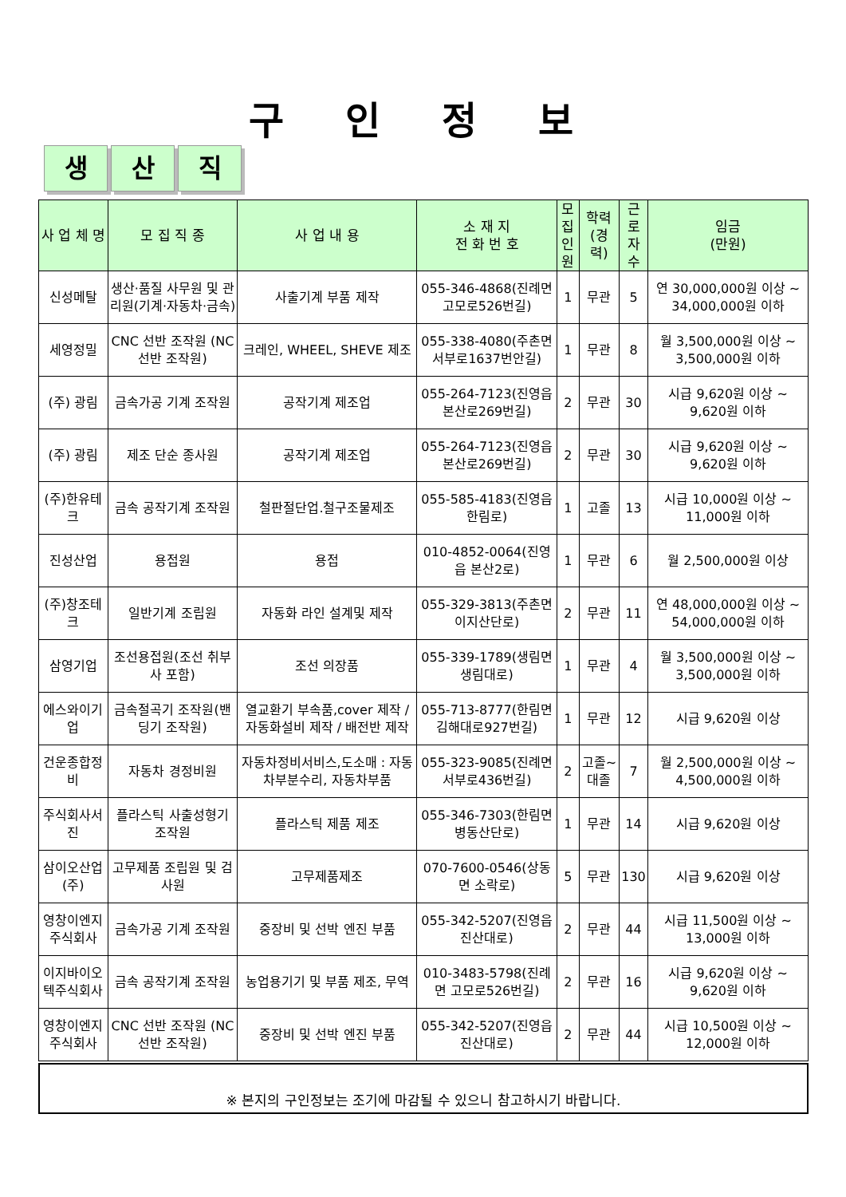구 인 정 보
생산 직
| 사 업 체 명 | 모 집 직 종 | 사 업 내 용 | 소 재 지 전 화 번 호 | 모집 인원 | 학력 (경력) | 근로 자수 | 임금 (만원) |
| --- | --- | --- | --- | --- | --- | --- | --- |
| 신성메탈 | 생산·품질 사무원 및 관리원(기계·자동차·금속) | 사출기계 부품 제작 | 055-346-4868(진례면 고모로526번길) | 1 | 무관 | 5 | 연 30,000,000원 이상 ~ 34,000,000원 이하 |
| 세영정밀 | CNC 선반 조작원 (NC 선반 조작원) | 크레인, WHEEL, SHEVE 제조 | 055-338-4080(주촌면 서부로1637번안길) | 1 | 무관 | 8 | 월 3,500,000원 이상 ~ 3,500,000원 이하 |
| (주) 광림 | 금속가공 기계 조작원 | 공작기계 제조업 | 055-264-7123(진영읍 본산로269번길) | 2 | 무관 | 30 | 시급 9,620원 이상 ~ 9,620원 이하 |
| (주) 광림 | 제조 단순 종사원 | 공작기계 제조업 | 055-264-7123(진영읍 본산로269번길) | 2 | 무관 | 30 | 시급 9,620원 이상 ~ 9,620원 이하 |
| (주)한유테크 | 금속 공작기계 조작원 | 철판절단업.철구조물제조 | 055-585-4183(진영읍 한림로) | 1 | 고졸 | 13 | 시급 10,000원 이상 ~ 11,000원 이하 |
| 진성산업 | 용접원 | 용접 | 010-4852-0064(진영읍 본산2로) | 1 | 무관 | 6 | 월 2,500,000원 이상 |
| (주)창조테크 | 일반기계 조립원 | 자동화 라인 설계및 제작 | 055-329-3813(주촌면 이지산단로) | 2 | 무관 | 11 | 연 48,000,000원 이상 ~ 54,000,000원 이하 |
| 삼영기업 | 조선용접원(조선 취부사 포함) | 조선 의장품 | 055-339-1789(생림면 생림대로) | 1 | 무관 | 4 | 월 3,500,000원 이상 ~ 3,500,000원 이하 |
| 에스와이기업 | 금속절곡기 조작원(밴딩기 조작원) | 열교환기 부속품,cover 제작 / 자동화설비 제작 / 배전반 제작 | 055-713-8777(한림면 김해대로927번길) | 1 | 무관 | 12 | 시급 9,620원 이상 |
| 건운종합정비 | 자동차 경정비원 | 자동차정비서비스,도소매 : 자동차부분수리, 자동차부품 | 055-323-9085(진례면 서부로436번길) | 2 | 고졸~대졸 | 7 | 월 2,500,000원 이상 ~ 4,500,000원 이하 |
| 주식회사서진 | 플라스틱 사출성형기 조작원 | 플라스틱 제품 제조 | 055-346-7303(한림면 병동산단로) | 1 | 무관 | 14 | 시급 9,620원 이상 |
| 삼이오산업(주) | 고무제품 조립원 및 검사원 | 고무제품제조 | 070-7600-0546(상동면 소락로) | 5 | 무관 | 130 | 시급 9,620원 이상 |
| 영창이엔지주식회사 | 금속가공 기계 조작원 | 중장비 및 선박 엔진 부품 | 055-342-5207(진영읍 진산대로) | 2 | 무관 | 44 | 시급 11,500원 이상 ~ 13,000원 이하 |
| 이지바이오텍주식회사 | 금속 공작기계 조작원 | 농업용기기 및 부품 제조, 무역 | 010-3483-5798(진례면 고모로526번길) | 2 | 무관 | 16 | 시급 9,620원 이상 ~ 9,620원 이하 |
| 영창이엔지주식회사 | CNC 선반 조작원 (NC 선반 조작원) | 중장비 및 선박 엔진 부품 | 055-342-5207(진영읍 진산대로) | 2 | 무관 | 44 | 시급 10,500원 이상 ~ 12,000원 이하 |
※ 본지의 구인정보는 조기에 마감될 수 있으니 참고하시기 바랍니다.